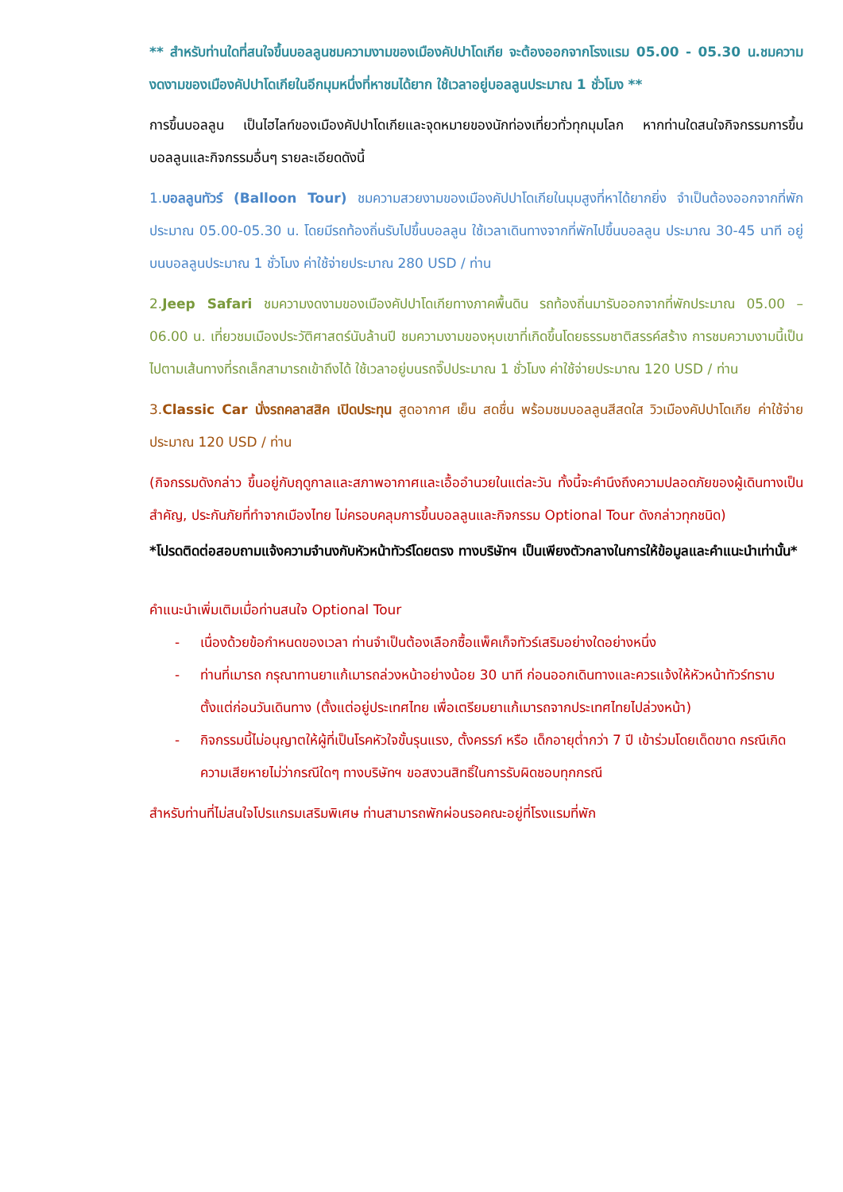** สำหรับท่านใดที่สนใจขึ้นบอลลูนชมความงามของเมืองคัปปาโดเกีย จะต้องออกจากโรงแรม 05.00 - 05.30 น.ชมความงดงามของเมืองคัปปาโดเกียในอีกมุมหนึ่งที่หาชมได้ยาก ใช้เวลาอยู่บอลลูนประมาณ 1 ชั่วโมง **
การขึ้นบอลลูน เป็นไฮไลท์ของเมืองคัปปาโดเกียและจุดหมายของนักท่องเที่ยวทั่วทุกมุมโลก หากท่านใดสนใจกิจกรรมการขึ้นบอลลูนและกิจกรรมอื่นๆ รายละเอียดดังนี้
1.บอลลูนทัวร์ (Balloon Tour) ชมความสวยงามของเมืองคัปปาโดเกียในมุมสูงที่หาได้ยากยิ่ง จำเป็นต้องออกจากที่พักประมาณ 05.00-05.30 น. โดยมีรถท้องถิ่นรับไปขึ้นบอลลูน ใช้เวลาเดินทางจากที่พักไปขึ้นบอลลูน ประมาณ 30-45 นาที อยู่บนบอลลูนประมาณ 1 ชั่วโมง ค่าใช้จ่ายประมาณ 280 USD / ท่าน
2.Jeep Safari ชมความงดงามของเมืองคัปปาโดเกียทางภาคพื้นดิน รถท้องถิ่นมารับออกจากที่พักประมาณ 05.00 – 06.00 น. เที่ยวชมเมืองประวัติศาสตร์นับล้านปี ชมความงามของหุบเขาที่เกิดขึ้นโดยธรรมชาติสรรค์สร้าง การชมความงามนี้เป็นไปตามเส้นทางที่รถเล็กสามารถเข้าถึงได้ ใช้เวลาอยู่บนรถจิ๊ปประมาณ 1 ชั่วโมง ค่าใช้จ่ายประมาณ 120 USD / ท่าน
3.Classic Car นั่งรถคลาสสิค เปิดประทุน สูดอากาศ เย็น สดชื่น พร้อมชมบอลลูนสีสดใส วิวเมืองคัปปาโดเกีย ค่าใช้จ่ายประมาณ 120 USD / ท่าน
(กิจกรรมดังกล่าว ขึ้นอยู่กับฤดูกาลและสภาพอากาศและเอื้ออำนวยในแต่ละวัน ทั้งนี้จะคำนึงถึงความปลอดภัยของผู้เดินทางเป็นสำคัญ, ประกันภัยที่ทำจากเมืองไทย ไม่ครอบคลุมการขึ้นบอลลูนและกิจกรรม Optional Tour ดังกล่าวทุกชนิด)
*โปรดติดต่อสอบถามแจ้งความจำนงกับหัวหน้าทัวร์โดยตรง ทางบริษัทฯ เป็นเพียงตัวกลางในการให้ข้อมูลและคำแนะนำเท่านั้น*
คำแนะนำเพิ่มเติมเมื่อท่านสนใจ Optional Tour
- เนื่องด้วยข้อกำหนดของเวลา ท่านจำเป็นต้องเลือกซื้อแพ็คเก็จทัวร์เสริมอย่างใดอย่างหนึ่ง
- ท่านที่เมารถ กรุณาทานยาแก้เมารถล่วงหน้าอย่างน้อย 30 นาที ก่อนออกเดินทางและควรแจ้งให้หัวหน้าทัวร์ทราบตั้งแต่ก่อนวันเดินทาง (ตั้งแต่อยู่ประเทศไทย เพื่อเตรียมยาแก้เมารถจากประเทศไทยไปล่วงหน้า)
- กิจกรรมนี้ไม่อนุญาตให้ผู้ที่เป็นโรคหัวใจขั้นรุนแรง, ตั้งครรภ์ หรือ เด็กอายุต่ำกว่า 7 ปี เข้าร่วมโดยเด็ดขาด กรณีเกิดความเสียหายไม่ว่ากรณีใดๆ ทางบริษัทฯ ขอสงวนสิทธิ์ในการรับผิดชอบทุกกรณี
สำหรับท่านที่ไม่สนใจโปรแกรมเสริมพิเศษ ท่านสามารถพักผ่อนรอคณะอยู่ที่โรงแรมที่พัก